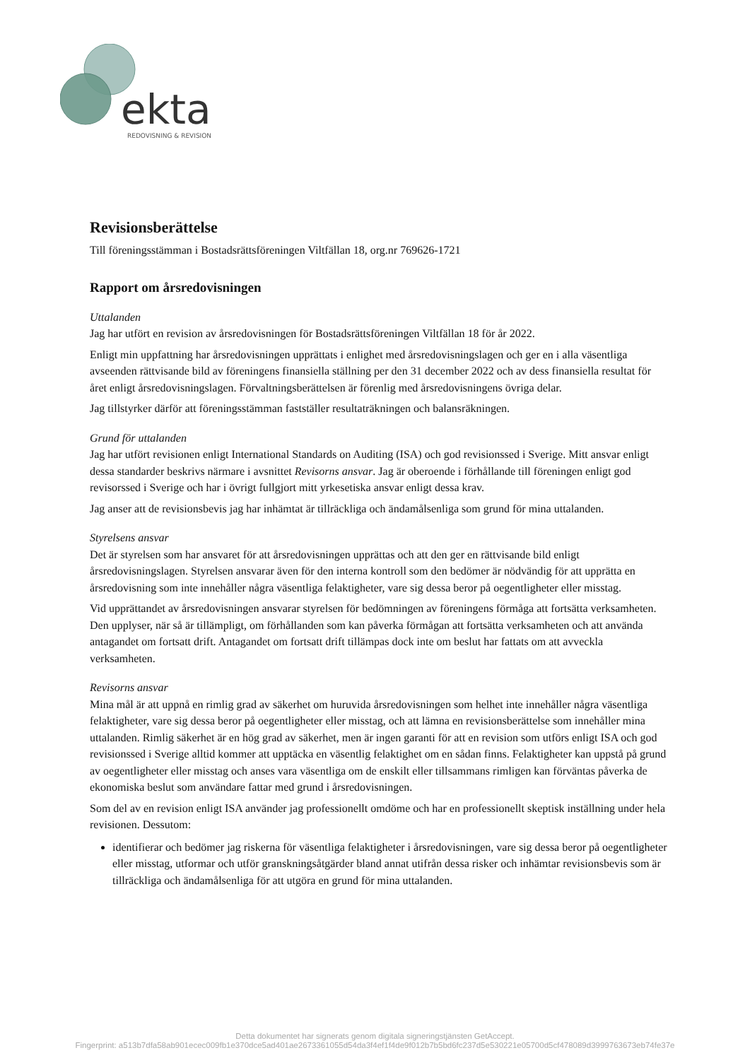ekta
REDOVISNING & REVISION
Revisionsberättelse
Till föreningsstämman i Bostadsrättsföreningen Viltfällan 18, org.nr 769626-1721
Rapport om årsredovisningen
Uttalanden
Jag har utfört en revision av årsredovisningen för Bostadsrättsföreningen Viltfällan 18 för år 2022.
Enligt min uppfattning har årsredovisningen upprättats i enlighet med årsredovisningslagen och ger en i alla väsentliga avseenden rättvisande bild av föreningens finansiella ställning per den 31 december 2022 och av dess finansiella resultat för året enligt årsredovisningslagen. Förvaltningsberättelsen är förenlig med årsredovisningens övriga delar.
Jag tillstyrker därför att föreningsstämman fastställer resultaträkningen och balansräkningen.
Grund för uttalanden
Jag har utfört revisionen enligt International Standards on Auditing (ISA) och god revisionssed i Sverige. Mitt ansvar enligt dessa standarder beskrivs närmare i avsnittet Revisorns ansvar. Jag är oberoende i förhållande till föreningen enligt god revisorssed i Sverige och har i övrigt fullgjort mitt yrkesetiska ansvar enligt dessa krav.
Jag anser att de revisionsbevis jag har inhämtat är tillräckliga och ändamålsenliga som grund för mina uttalanden.
Styrelsens ansvar
Det är styrelsen som har ansvaret för att årsredovisningen upprättas och att den ger en rättvisande bild enligt årsredovisningslagen. Styrelsen ansvarar även för den interna kontroll som den bedömer är nödvändig för att upprätta en årsredovisning som inte innehåller några väsentliga felaktigheter, vare sig dessa beror på oegentligheter eller misstag.
Vid upprättandet av årsredovisningen ansvarar styrelsen för bedömningen av föreningens förmåga att fortsätta verksamheten. Den upplyser, när så är tillämpligt, om förhållanden som kan påverka förmågan att fortsätta verksamheten och att använda antagandet om fortsatt drift. Antagandet om fortsatt drift tillämpas dock inte om beslut har fattats om att avveckla verksamheten.
Revisorns ansvar
Mina mål är att uppnå en rimlig grad av säkerhet om huruvida årsredovisningen som helhet inte innehåller några väsentliga felaktigheter, vare sig dessa beror på oegentligheter eller misstag, och att lämna en revisionsberättelse som innehåller mina uttalanden. Rimlig säkerhet är en hög grad av säkerhet, men är ingen garanti för att en revision som utförs enligt ISA och god revisionssed i Sverige alltid kommer att upptäcka en väsentlig felaktighet om en sådan finns. Felaktigheter kan uppstå på grund av oegentligheter eller misstag och anses vara väsentliga om de enskilt eller tillsammans rimligen kan förväntas påverka de ekonomiska beslut som användare fattar med grund i årsredovisningen.
Som del av en revision enligt ISA använder jag professionellt omdöme och har en professionellt skeptisk inställning under hela revisionen. Dessutom:
identifierar och bedömer jag riskerna för väsentliga felaktigheter i årsredovisningen, vare sig dessa beror på oegentligheter eller misstag, utformar och utför granskningsåtgärder bland annat utifrån dessa risker och inhämtar revisionsbevis som är tillräckliga och ändamålsenliga för att utgöra en grund för mina uttalanden.
Detta dokumentet har signerats genom digitala signeringstjänsten GetAccept.
Fingerprint: a513b7dfa58ab901ecec009fb1e370dce5ad401ae2673361055d54da3f4ef1f4de9f012b7b5bd6fc237d5e530221e05700d5cf478089d3999763673eb74fe37e